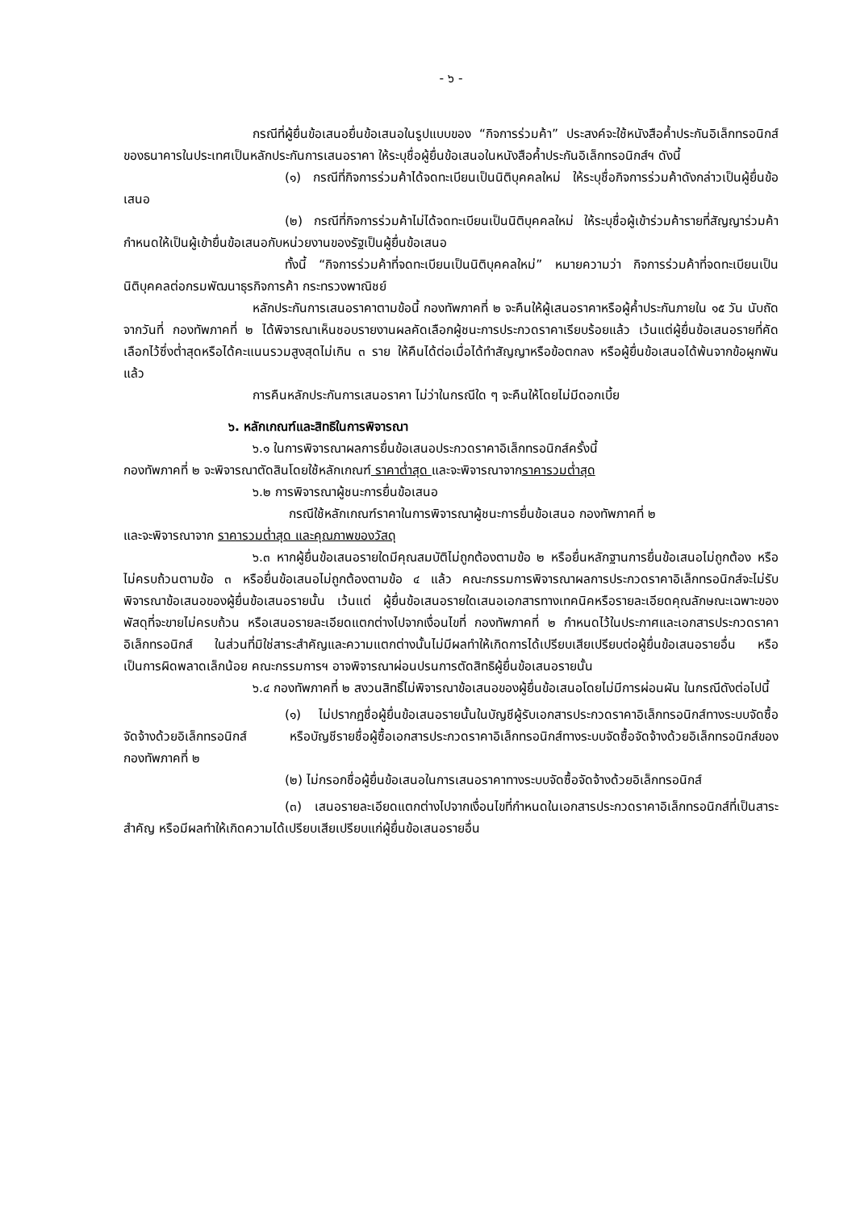- ๖ -
กรณีที่ผู้ยื่นข้อเสนอยื่นข้อเสนอในรูปแบบของ “กิจการร่วมค้า” ประสงค์จะใช้หนังสือค้ำประกันอิเล็กทรอนิกส์ของธนาคารในประเทศเป็นหลักประกันการเสนอราคา ให้ระบุชื่อผู้ยื่นข้อเสนอในหนังสือค้ำประกันอิเล็กทรอนิกส์ฯ ดังนี้
(๑) กรณีที่กิจการร่วมค้าได้จดทะเบียนเป็นนิติบุคคลใหม่ ให้ระบุชื่อกิจการร่วมค้าดังกล่าวเป็นผู้ยื่นข้อเสนอ
(๒) กรณีที่กิจการร่วมค้าไม่ได้จดทะเบียนเป็นนิติบุคคลใหม่ ให้ระบุชื่อผู้เข้าร่วมค้ารายที่สัญญาร่วมค้ากำหนดให้เป็นผู้เข้ายื่นข้อเสนอกับหน่วยงานของรัฐเป็นผู้ยื่นข้อเสนอ
ทั้งนี้ “กิจการร่วมค้าที่จดทะเบียนเป็นนิติบุคคลใหม่” หมายความว่า กิจการร่วมค้าที่จดทะเบียนเป็นนิติบุคคลต่อกรมพัฒนาธุรกิจการค้า กระทรวงพาณิชย์
หลักประกันการเสนอราคาตามข้อนี้ กองทัพภาคที่ ๒ จะคืนให้ผู้เสนอราคาหรือผู้ค้ำประกันภายใน ๑๕ วัน นับถัดจากวันที่ กองทัพภาคที่ ๒ ได้พิจารณาเห็นชอบรายงานผลคัดเลือกผู้ชนะการประกวดราคาเรียบร้อยแล้ว เว้นแต่ผู้ยื่นข้อเสนอรายที่คัดเลือกไว้ซึ่งต่ำสุดหรือได้คะแนนรวมสูงสุดไม่เกิน ๓ ราย ให้คืนได้ต่อเมื่อได้ทำสัญญาหรือข้อตกลง หรือผู้ยื่นข้อเสนอได้พ้นจากข้อผูกพันแล้ว
การคืนหลักประกันการเสนอราคา ไม่ว่าในกรณีใด ๆ จะคืนให้โดยไม่มีดอกเบี้ย
๖. หลักเกณฑ์และสิทธิในการพิจารณา
๖.๑ ในการพิจารณาผลการยื่นข้อเสนอประกวดราคาอิเล็กทรอนิกส์ครั้งนี้
กองทัพภาคที่ ๒ จะพิจารณาตัดสินโดยใช้หลักเกณฑ์ ราคาต่ำสุด และจะพิจารณาจากราคารวมต่ำสุด
๖.๒ การพิจารณาผู้ชนะการยื่นข้อเสนอ
กรณีใช้หลักเกณฑ์ราคาในการพิจารณาผู้ชนะการยื่นข้อเสนอ กองทัพภาคที่ ๒
และจะพิจารณาจาก ราคารวมต่ำสุด และคุณภาพของวัสดุ
๖.๓ หากผู้ยื่นข้อเสนอรายใดมีคุณสมบัติไม่ถูกต้องตามข้อ ๒ หรือยื่นหลักฐานการยื่นข้อเสนอไม่ถูกต้อง หรือไม่ครบถ้วนตามข้อ ๓ หรือยื่นข้อเสนอไม่ถูกต้องตามข้อ ๔ แล้ว คณะกรรมการพิจารณาผลการประกวดราคาอิเล็กทรอนิกส์จะไม่รับพิจารณาข้อเสนอของผู้ยื่นข้อเสนอรายนั้น เว้นแต่ ผู้ยื่นข้อเสนอรายใดเสนอเอกสารทางเทคนิคหรือรายละเอียดคุณลักษณะเฉพาะของพัสดุที่จะขายไม่ครบถ้วน หรือเสนอรายละเอียดแตกต่างไปจากเงื่อนไขที่ กองทัพภาคที่ ๒ กำหนดไว้ในประกาศและเอกสารประกวดราคาอิเล็กทรอนิกส์ ในส่วนที่มิใช่สาระสำคัญและความแตกต่างนั้นไม่มีผลทำให้เกิดการได้เปรียบเสียเปรียบต่อผู้ยื่นข้อเสนอรายอื่น หรือเป็นการผิดพลาดเล็กน้อย คณะกรรมการฯ อาจพิจารณาผ่อนปรนการตัดสิทธิผู้ยื่นข้อเสนอรายนั้น
๖.๔ กองทัพภาคที่ ๒ สงวนสิทธิ์ไม่พิจารณาข้อเสนอของผู้ยื่นข้อเสนอโดยไม่มีการผ่อนผัน ในกรณีดังต่อไปนี้
(๑) ไม่ปรากฏชื่อผู้ยื่นข้อเสนอรายนั้นในบัญชีผู้รับเอกสารประกวดราคาอิเล็กทรอนิกส์ทางระบบจัดซื้อจัดจ้างด้วยอิเล็กทรอนิกส์ หรือบัญชีรายชื่อผู้ซื้อเอกสารประกวดราคาอิเล็กทรอนิกส์ทางระบบจัดซื้อจัดจ้างด้วยอิเล็กทรอนิกส์ของ กองทัพภาคที่ ๒
(๒) ไม่กรอกชื่อผู้ยื่นข้อเสนอในการเสนอราคาทางระบบจัดซื้อจัดจ้างด้วยอิเล็กทรอนิกส์
(๓) เสนอรายละเอียดแตกต่างไปจากเงื่อนไขที่กำหนดในเอกสารประกวดราคาอิเล็กทรอนิกส์ที่เป็นสาระสำคัญ หรือมีผลทำให้เกิดความได้เปรียบเสียเปรียบแก่ผู้ยื่นข้อเสนอรายอื่น